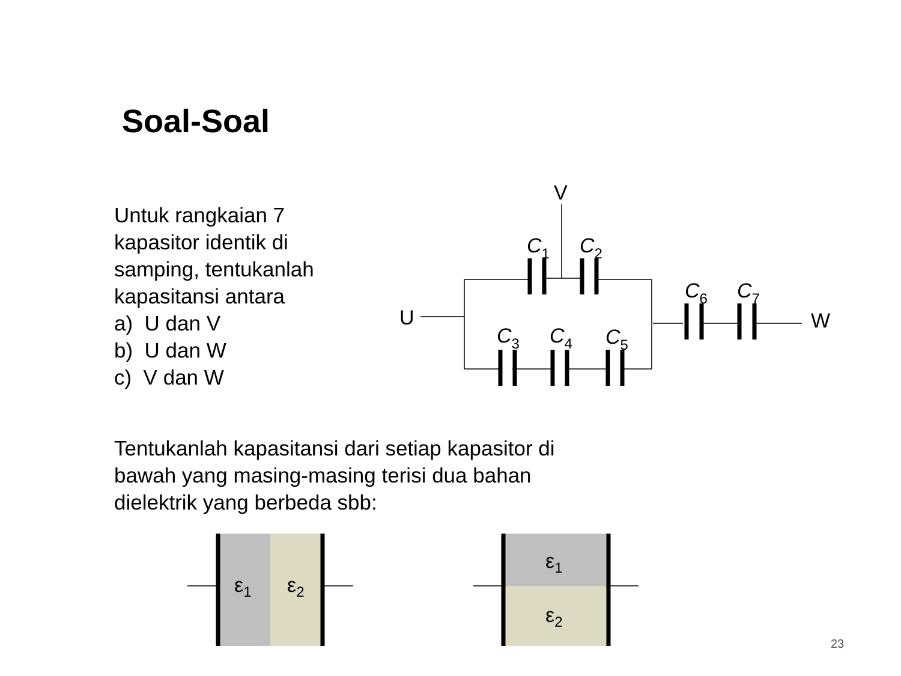Soal-Soal
Untuk rangkaian 7 kapasitor identik di samping, tentukanlah kapasitansi antara
a) U dan V
b) U dan W
c) V dan W
Tentukanlah kapasitansi dari setiap kapasitor di bawah yang masing-masing terisi dua bahan dielektrik yang berbeda sbb:
V
U
W
C1
C2
C3
C4
C5
C6
C7
ε1
ε2
ε1
ε2
23